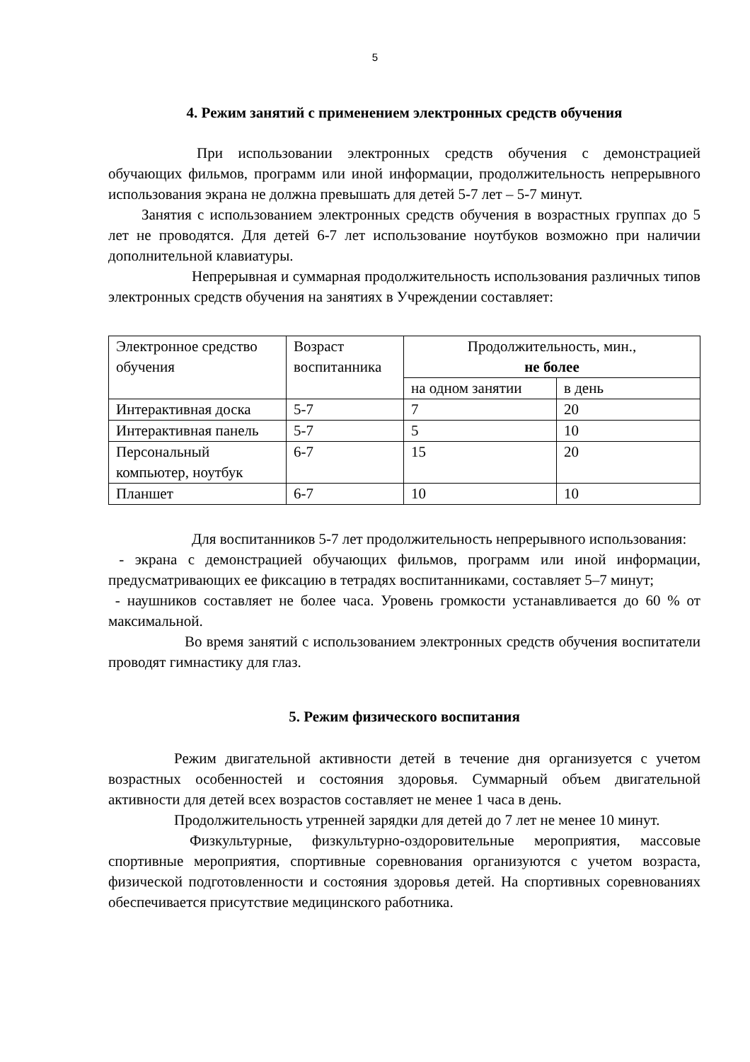5
4. Режим занятий с применением электронных средств обучения
При использовании электронных средств обучения с демонстрацией обучающих фильмов, программ или иной информации, продолжительность непрерывного использования экрана не должна превышать для детей 5-7 лет – 5-7 минут.
Занятия с использованием электронных средств обучения в возрастных группах до 5 лет не проводятся. Для детей 6-7 лет использование ноутбуков возможно при наличии дополнительной клавиатуры.
Непрерывная и суммарная продолжительность использования различных типов электронных средств обучения на занятиях в Учреждении составляет:
| Электронное средство обучения | Возраст воспитанника | Продолжительность, мин., не более | |
| --- | --- | --- | --- |
| | | на одном занятии | в день |
| Интерактивная доска | 5-7 | 7 | 20 |
| Интерактивная панель | 5-7 | 5 | 10 |
| Персональный компьютер, ноутбук | 6-7 | 15 | 20 |
| Планшет | 6-7 | 10 | 10 |
Для воспитанников 5-7 лет продолжительность непрерывного использования:
- экрана с демонстрацией обучающих фильмов, программ или иной информации, предусматривающих ее фиксацию в тетрадях воспитанниками, составляет 5–7 минут;
- наушников составляет не более часа. Уровень громкости устанавливается до 60 % от максимальной.
Во время занятий с использованием электронных средств обучения воспитатели проводят гимнастику для глаз.
5. Режим физического воспитания
Режим двигательной активности детей в течение дня организуется с учетом возрастных особенностей и состояния здоровья. Суммарный объем двигательной активности для детей всех возрастов составляет не менее 1 часа в день.
Продолжительность утренней зарядки для детей до 7 лет не менее 10 минут.
Физкультурные, физкультурно-оздоровительные мероприятия, массовые спортивные мероприятия, спортивные соревнования организуются с учетом возраста, физической подготовленности и состояния здоровья детей. На спортивных соревнованиях обеспечивается присутствие медицинского работника.